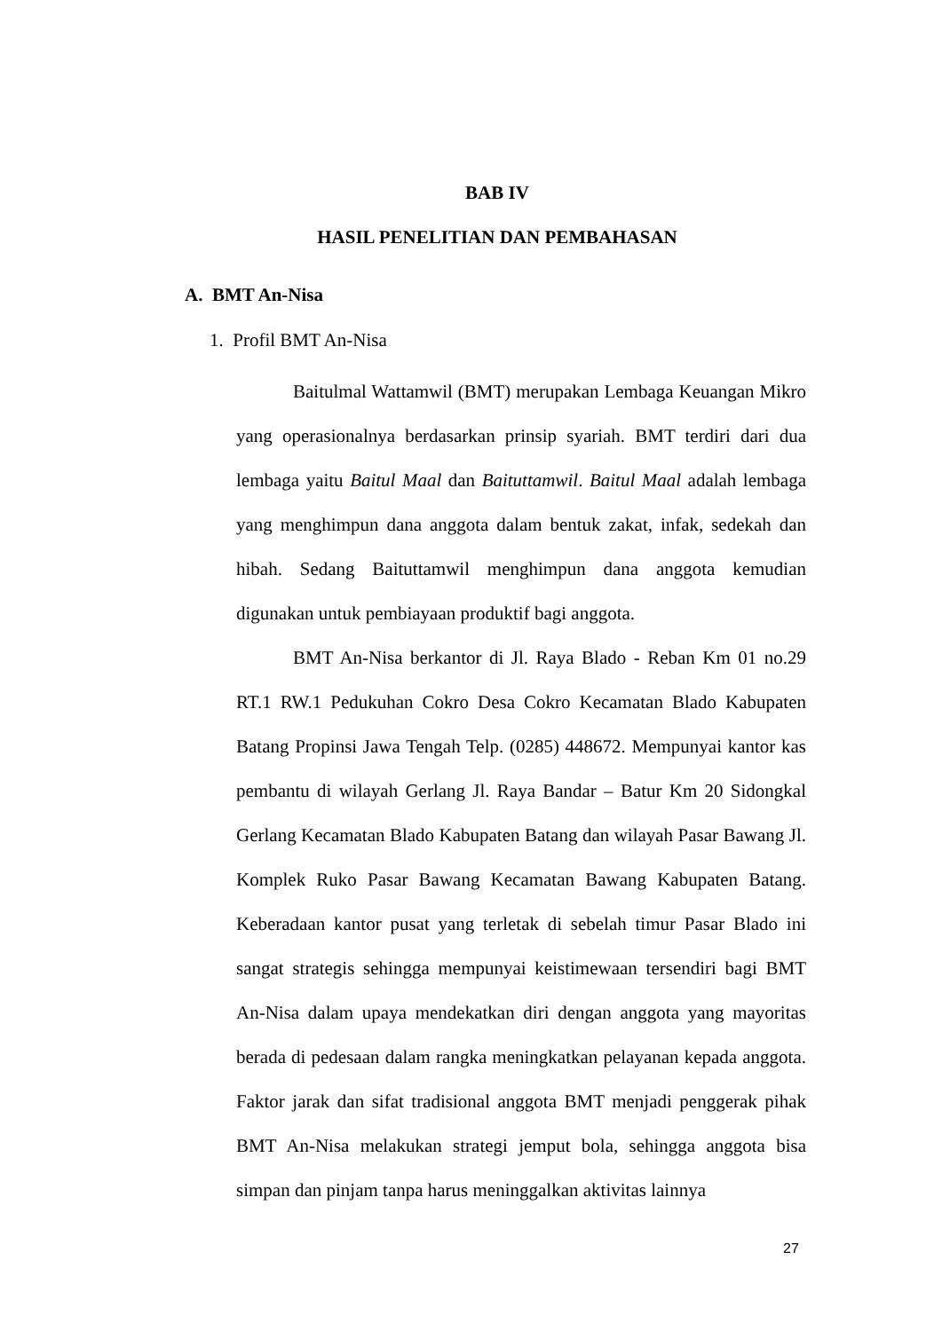BAB IV
HASIL PENELITIAN DAN PEMBAHASAN
A. BMT An-Nisa
1. Profil BMT An-Nisa
Baitulmal Wattamwil (BMT) merupakan Lembaga Keuangan Mikro yang operasionalnya berdasarkan prinsip syariah. BMT terdiri dari dua lembaga yaitu Baitul Maal dan Baituttamwil. Baitul Maal adalah lembaga yang menghimpun dana anggota dalam bentuk zakat, infak, sedekah dan hibah. Sedang Baituttamwil menghimpun dana anggota kemudian digunakan untuk pembiayaan produktif bagi anggota.
BMT An-Nisa berkantor di Jl. Raya Blado - Reban Km 01 no.29 RT.1 RW.1 Pedukuhan Cokro Desa Cokro Kecamatan Blado Kabupaten Batang Propinsi Jawa Tengah Telp. (0285) 448672. Mempunyai kantor kas pembantu di wilayah Gerlang Jl. Raya Bandar – Batur Km 20 Sidongkal Gerlang Kecamatan Blado Kabupaten Batang dan wilayah Pasar Bawang Jl. Komplek Ruko Pasar Bawang Kecamatan Bawang Kabupaten Batang. Keberadaan kantor pusat yang terletak di sebelah timur Pasar Blado ini sangat strategis sehingga mempunyai keistimewaan tersendiri bagi BMT An-Nisa dalam upaya mendekatkan diri dengan anggota yang mayoritas berada di pedesaan dalam rangka meningkatkan pelayanan kepada anggota. Faktor jarak dan sifat tradisional anggota BMT menjadi penggerak pihak BMT An-Nisa melakukan strategi jemput bola, sehingga anggota bisa simpan dan pinjam tanpa harus meninggalkan aktivitas lainnya
27